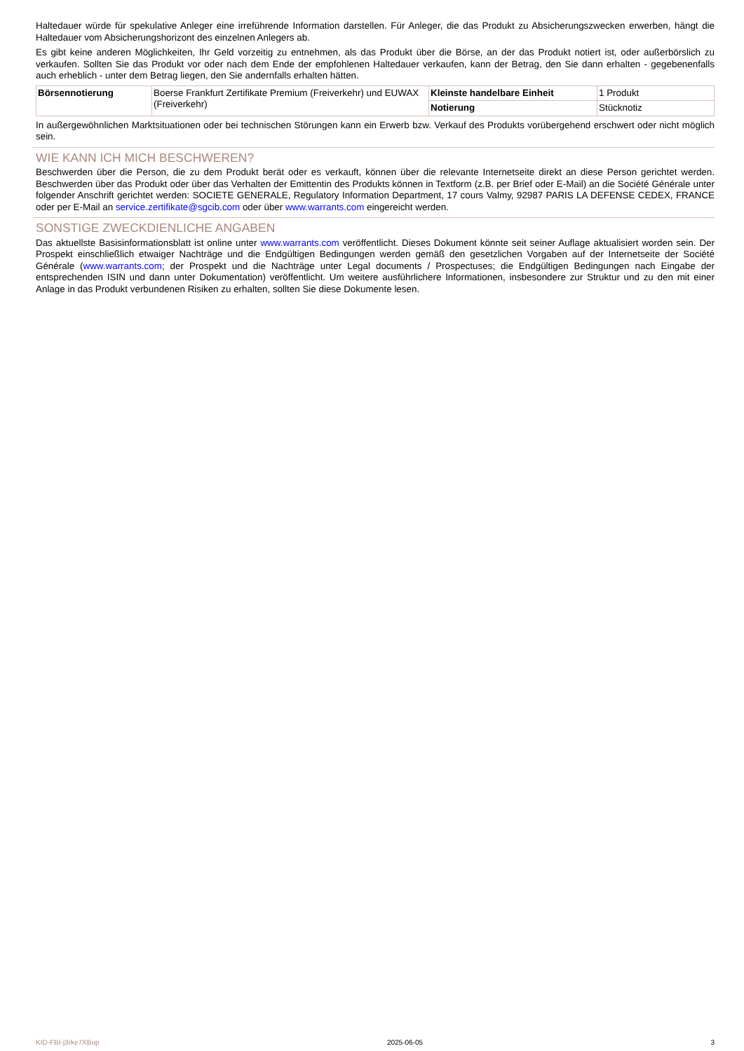Haltedauer würde für spekulative Anleger eine irreführende Information darstellen. Für Anleger, die das Produkt zu Absicherungszwecken erwerben, hängt die Haltedauer vom Absicherungshorizont des einzelnen Anlegers ab.
Es gibt keine anderen Möglichkeiten, Ihr Geld vorzeitig zu entnehmen, als das Produkt über die Börse, an der das Produkt notiert ist, oder außerbörslich zu verkaufen. Sollten Sie das Produkt vor oder nach dem Ende der empfohlenen Haltedauer verkaufen, kann der Betrag, den Sie dann erhalten - gegebenenfalls auch erheblich - unter dem Betrag liegen, den Sie andernfalls erhalten hätten.
| Börsennotierung | Boerse Frankfurt Zertifikate Premium (Freiverkehr) und EUWAX (Freiverkehr) | Kleinste handelbare Einheit | 1 Produkt |
| | | Notierung | Stücknotiz |
In außergewöhnlichen Marktsituationen oder bei technischen Störungen kann ein Erwerb bzw. Verkauf des Produkts vorübergehend erschwert oder nicht möglich sein.
WIE KANN ICH MICH BESCHWEREN?
Beschwerden über die Person, die zu dem Produkt berät oder es verkauft, können über die relevante Internetseite direkt an diese Person gerichtet werden. Beschwerden über das Produkt oder über das Verhalten der Emittentin des Produkts können in Textform (z.B. per Brief oder E-Mail) an die Société Générale unter folgender Anschrift gerichtet werden: SOCIETE GENERALE, Regulatory Information Department, 17 cours Valmy, 92987 PARIS LA DEFENSE CEDEX, FRANCE oder per E-Mail an service.zertifikate@sgcib.com oder über www.warrants.com eingereicht werden.
SONSTIGE ZWECKDIENLICHE ANGABEN
Das aktuellste Basisinformationsblatt ist online unter www.warrants.com veröffentlicht. Dieses Dokument könnte seit seiner Auflage aktualisiert worden sein. Der Prospekt einschließlich etwaiger Nachträge und die Endgültigen Bedingungen werden gemäß den gesetzlichen Vorgaben auf der Internetseite der Société Générale (www.warrants.com; der Prospekt und die Nachträge unter Legal documents / Prospectuses; die Endgültigen Bedingungen nach Eingabe der entsprechenden ISIN und dann unter Dokumentation) veröffentlicht. Um weitere ausführlichere Informationen, insbesondere zur Struktur und zu den mit einer Anlage in das Produkt verbundenen Risiken zu erhalten, sollten Sie diese Dokumente lesen.
KID-FBI-j3rke7XBop 2025-06-05 3